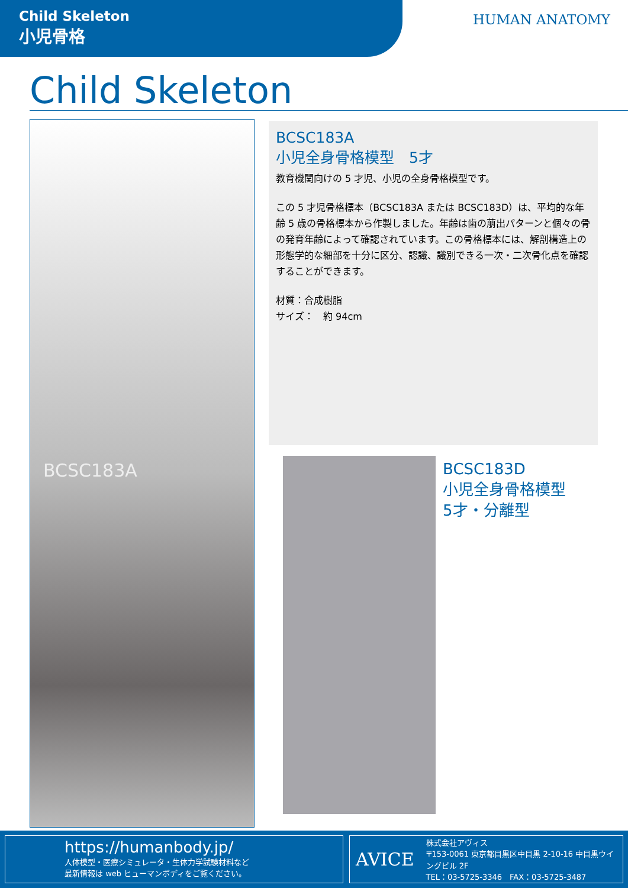Child Skeleton
小児骨格
HUMAN ANATOMY
Child Skeleton
BCSC183A
BCSC183A
小児全身骨格模型　5才
教育機関向けの 5 才児、小児の全身骨格模型です。
この 5 才児骨格標本（BCSC183A または BCSC183D）は、平均的な年齢 5 歳の骨格標本から作製しました。年齢は歯の萠出パターンと個々の骨の発育年齢によって確認されています。この骨格標本には、解剖構造上の形態学的な細部を十分に区分、認識、識別できる一次・二次骨化点を確認することができます。
材質：合成樹脂
サイズ：　約 94cm
BCSC183D
小児全身骨格模型
5才・分離型
https://humanbody.jp/
人体模型・医療シミュレータ・生体力学試験材料など
最新情報は web ヒューマンボディをご覧ください。
AVICE
株式会社アヴィス
〒153-0061 東京都目黒区中目黒 2-10-16 中目黒ウイングビル 2F
TEL：03-5725-3346　FAX：03-5725-3487